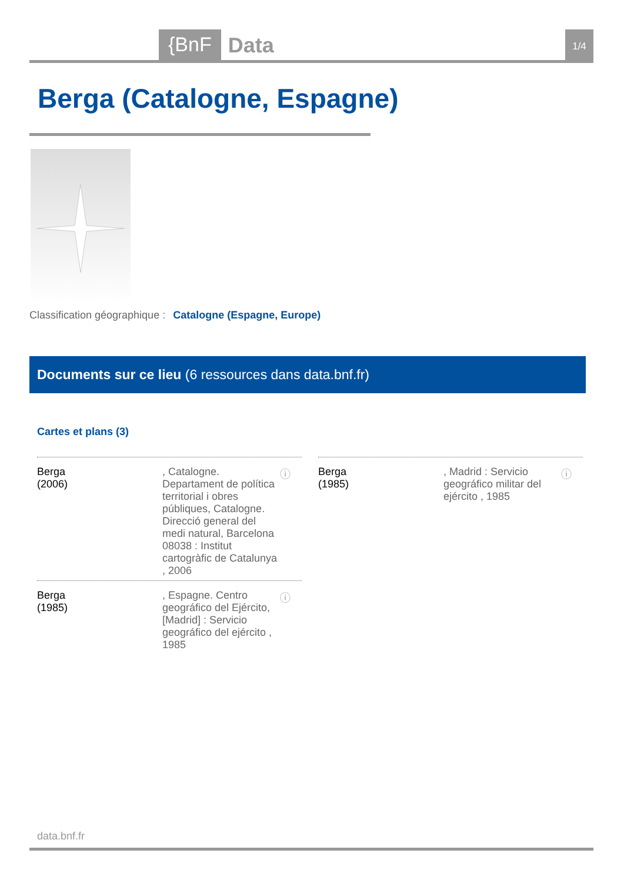{BnF
Data
1/4
Berga (Catalogne, Espagne)
Classification géographique : Catalogne (Espagne, Europe)
Documents sur ce lieu (6 ressources dans data.bnf.fr)
Cartes et plans (3)
Berga
(2006)
, Catalogne. Departament de política territorial i obres públiques, Catalogne. Direcció general del medi natural, Barcelona 08038 : Institut cartogràfic de Catalunya , 2006
ⓘ
Berga
(1985)
, Madrid : Servicio geográfico militar del ejército , 1985
ⓘ
Berga
(1985)
, Espagne. Centro geográfico del Ejército, [Madrid] : Servicio geográfico del ejército , 1985
ⓘ
data.bnf.fr